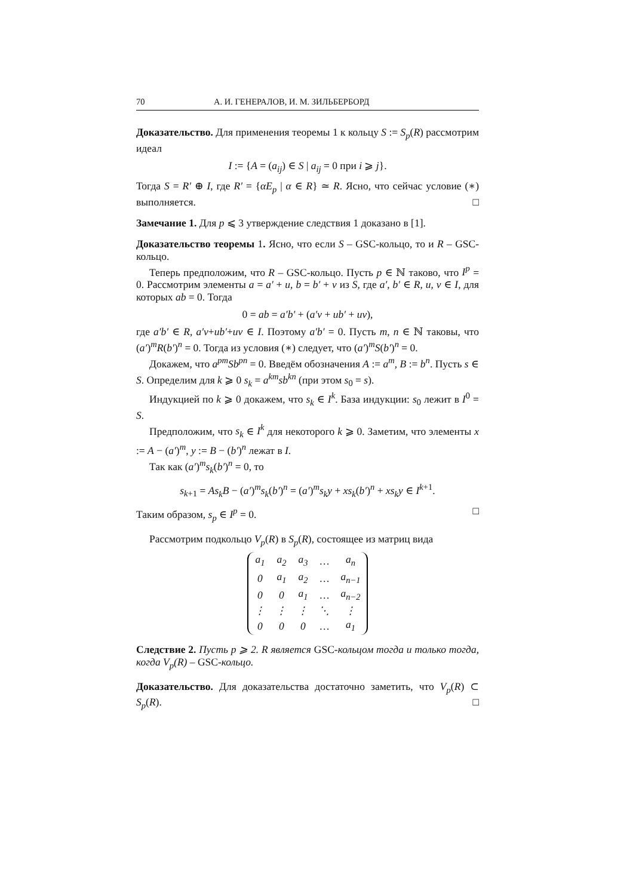70 А. И. ГЕНЕРАЛОВ, И. М. ЗИЛЬБЕРБОРД
Доказательство. Для применения теоремы 1 к кольцу S := S<sub>p</sub>(R) рассмотрим идеал
I := {A = (a<sub>ij</sub>) ∈ S | a<sub>ij</sub> = 0 при i ⩾ j}.
Тогда S = R′ ⊕ I, где R′ = {αE<sub>p</sub> | α ∈ R} ≃ R. Ясно, что сейчас условие (∗) выполняется. □
Замечание 1. Для p ⩽ 3 утверждение следствия 1 доказано в [1].
Доказательство теоремы 1. Ясно, что если S – GSC-кольцо, то и R – GSC-кольцо.
Теперь предположим, что R – GSC-кольцо. Пусть p ∈ ℕ таково, что I<sup>p</sup> = 0. Рассмотрим элементы a = a′ + u, b = b′ + v из S, где a′, b′ ∈ R, u, v ∈ I, для которых ab = 0. Тогда
0 = ab = a′b′ + (a′v + ub′ + uv),
где a′b′ ∈ R, a′v+ub′+uv ∈ I. Поэтому a′b′ = 0. Пусть m, n ∈ ℕ таковы, что (a′)<sup>m</sup>R(b′)<sup>n</sup> = 0. Тогда из условия (∗) следует, что (a′)<sup>m</sup>S(b′)<sup>n</sup> = 0.
Докажем, что a<sup>pm</sup>Sb<sup>pn</sup> = 0. Введём обозначения A := a<sup>m</sup>, B := b<sup>n</sup>. Пусть s ∈ S. Определим для k ⩾ 0 s<sub>k</sub> = a<sup>km</sup>sb<sup>kn</sup> (при этом s<sub>0</sub> = s).
Индукцией по k ⩾ 0 докажем, что s<sub>k</sub> ∈ I<sup>k</sup>. База индукции: s<sub>0</sub> лежит в I<sup>0</sup> = S.
Предположим, что s<sub>k</sub> ∈ I<sup>k</sup> для некоторого k ⩾ 0. Заметим, что элементы x := A − (a′)<sup>m</sup>, y := B − (b′)<sup>n</sup> лежат в I.
Так как (a′)<sup>m</sup>s<sub>k</sub>(b′)<sup>n</sup> = 0, то
s<sub>k+1</sub> = As<sub>k</sub>B − (a′)<sup>m</sup>s<sub>k</sub>(b′)<sup>n</sup> = (a′)<sup>m</sup>s<sub>k</sub>y + xs<sub>k</sub>(b′)<sup>n</sup> + xs<sub>k</sub>y ∈ I<sup>k+1</sup>.
Таким образом, s<sub>p</sub> ∈ I<sup>p</sup> = 0. □
Рассмотрим подкольцо V<sub>p</sub>(R) в S<sub>p</sub>(R), состоящее из матриц вида
| a<sub>1</sub> | a<sub>2</sub> | a<sub>3</sub> | … | a<sub>n</sub> |
| 0 | a<sub>1</sub> | a<sub>2</sub> | … | a<sub>n−1</sub> |
| 0 | 0 | a<sub>1</sub> | … | a<sub>n−2</sub> |
| ⋮ | ⋮ | ⋮ | ⋱ | ⋮ |
| 0 | 0 | 0 | … | a<sub>1</sub> |
Следствие 2. Пусть p ⩾ 2. R является GSC-кольцом тогда и только тогда, когда V<sub>p</sub>(R) – GSC-кольцо.
Доказательство. Для доказательства достаточно заметить, что V<sub>p</sub>(R) ⊂ S<sub>p</sub>(R). □